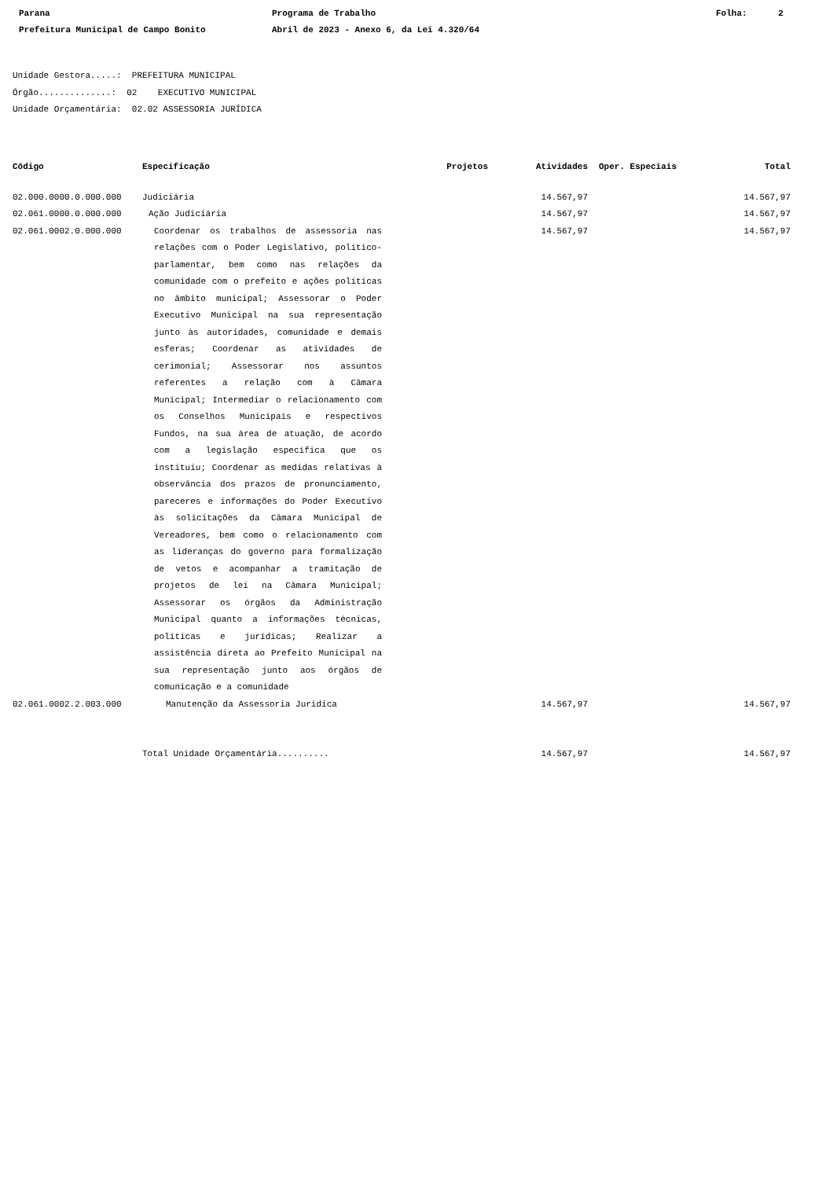Parana Programa de Trabalho Folha: 2
Prefeitura Municipal de Campo Bonito Abril de 2023 - Anexo 6, da Lei 4.320/64
Unidade Gestora.....: PREFEITURA MUNICIPAL
Órgão..............: 02 EXECUTIVO MUNICIPAL
Unidade Orçamentária: 02.02 ASSESSORIA JURÍDICA
| Código | Especificação | Projetos | Atividades | Oper. Especiais | Total |
| --- | --- | --- | --- | --- | --- |
| 02.000.0000.0.000.000 | Judiciária | | 14.567,97 | | 14.567,97 |
| 02.061.0000.0.000.000 | Ação Judiciária | | 14.567,97 | | 14.567,97 |
| 02.061.0002.0.000.000 | Coordenar os trabalhos de assessoria nas relações com o Poder Legislativo, político-parlamentar, bem como nas relações da comunidade com o prefeito e ações políticas no âmbito municipal; Assessorar o Poder Executivo Municipal na sua representação junto às autoridades, comunidade e demais esferas; Coordenar as atividades de cerimonial; Assessorar nos assuntos referentes a relação com à Câmara Municipal; Intermediar o relacionamento com os Conselhos Municipais e respectivos Fundos, na sua área de atuação, de acordo com a legislação específica que os instituiu; Coordenar as medidas relativas à observância dos prazos de pronunciamento, pareceres e informações do Poder Executivo às solicitações da Câmara Municipal de Vereadores, bem como o relacionamento com as lideranças do governo para formalização de vetos e acompanhar a tramitação de projetos de lei na Câmara Municipal; Assessorar os órgãos da Administração Municipal quanto a informações técnicas, políticas e jurídicas; Realizar a assistência direta ao Prefeito Municipal na sua representação junto aos órgãos de comunicação e a comunidade | | 14.567,97 | | 14.567,97 |
| 02.061.0002.2.003.000 | Manutenção da Assessoria Juridica | | 14.567,97 | | 14.567,97 |
| | Total Unidade Orçamentária.......... | | 14.567,97 | | 14.567,97 |